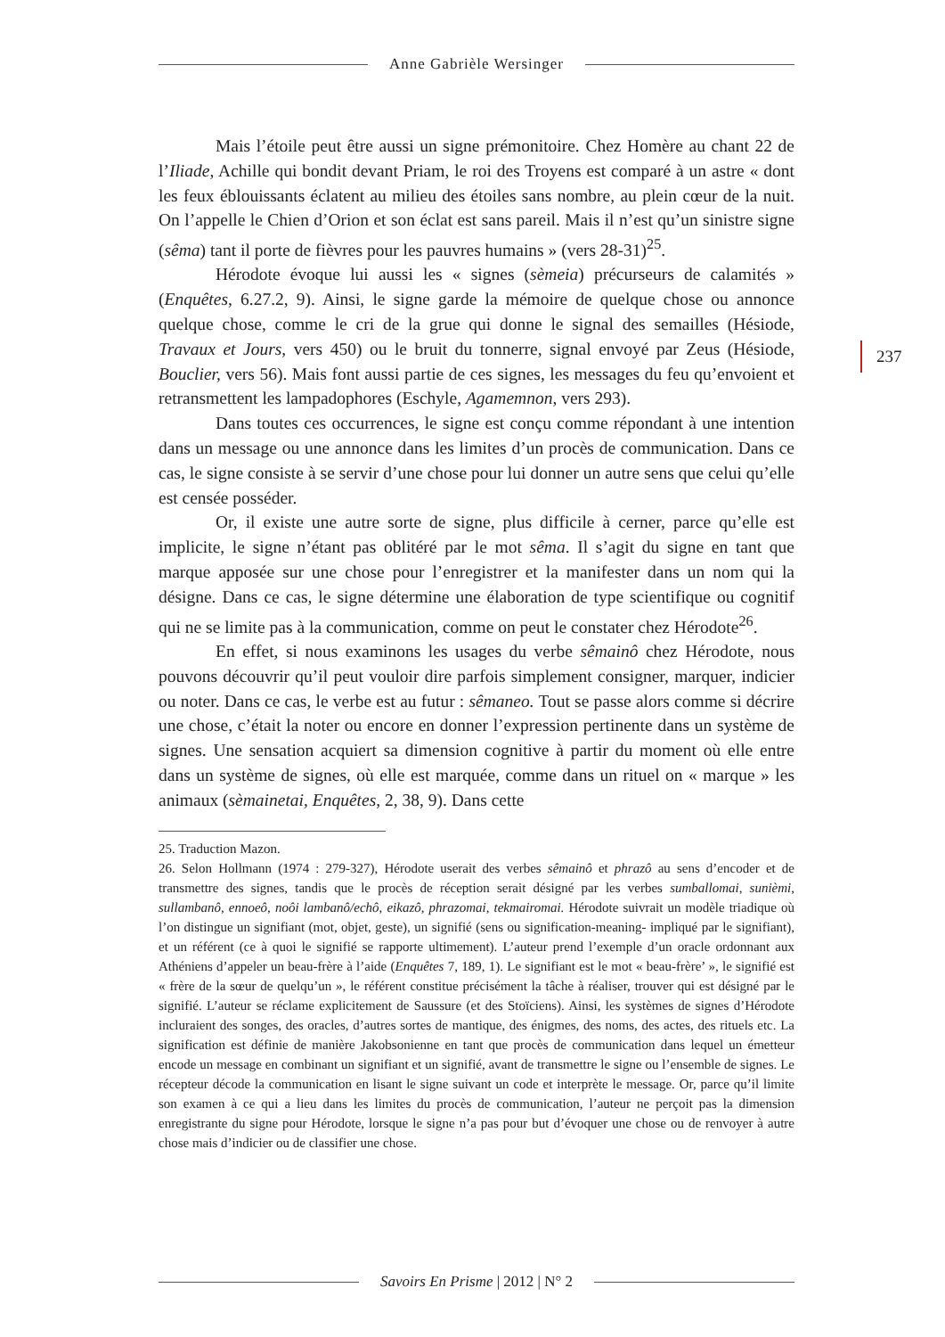Anne Gabrièle Wersinger
Mais l’étoile peut être aussi un signe prémonitoire. Chez Homère au chant 22 de l’Iliade, Achille qui bondit devant Priam, le roi des Troyens est comparé à un astre « dont les feux éblouissants éclatent au milieu des étoiles sans nombre, au plein cœur de la nuit. On l’appelle le Chien d’Orion et son éclat est sans pareil. Mais il n’est qu’un sinistre signe (sêma) tant il porte de fièvres pour les pauvres humains » (vers 28-31)<sup>25</sup>.
Hérodote évoque lui aussi les « signes (sèmeia) précurseurs de calamités » (Enquêtes, 6.27.2, 9). Ainsi, le signe garde la mémoire de quelque chose ou annonce quelque chose, comme le cri de la grue qui donne le signal des semailles (Hésiode, Travaux et Jours, vers 450) ou le bruit du tonnerre, signal envoyé par Zeus (Hésiode, Bouclier, vers 56). Mais font aussi partie de ces signes, les messages du feu qu’envoient et retransmettent les lampadophores (Eschyle, Agamemnon, vers 293).
Dans toutes ces occurrences, le signe est conçu comme répondant à une intention dans un message ou une annonce dans les limites d’un procès de communication. Dans ce cas, le signe consiste à se servir d’une chose pour lui donner un autre sens que celui qu’elle est censée posséder.
Or, il existe une autre sorte de signe, plus difficile à cerner, parce qu’elle est implicite, le signe n’étant pas oblitéré par le mot sêma. Il s’agit du signe en tant que marque apposée sur une chose pour l’enregistrer et la manifester dans un nom qui la désigne. Dans ce cas, le signe détermine une élaboration de type scientifique ou cognitif qui ne se limite pas à la communication, comme on peut le constater chez Hérodote<sup>26</sup>.
En effet, si nous examinons les usages du verbe sêmainô chez Hérodote, nous pouvons découvrir qu’il peut vouloir dire parfois simplement consigner, marquer, indicier ou noter. Dans ce cas, le verbe est au futur : sêmaneo. Tout se passe alors comme si décrire une chose, c’était la noter ou encore en donner l’expression pertinente dans un système de signes. Une sensation acquiert sa dimension cognitive à partir du moment où elle entre dans un système de signes, où elle est marquée, comme dans un rituel on « marque » les animaux (sèmainetai, Enquêtes, 2, 38, 9). Dans cette
25. Traduction Mazon.
26. Selon Hollmann (1974 : 279-327), Hérodote userait des verbes sêmainô et phrazô au sens d’encoder et de transmettre des signes, tandis que le procès de réception serait désigné par les verbes sumballomai, sunièmi, sullambanô, ennoeô, noôi lambanô/echô, eikazô, phrazomai, tekmairomai. Hérodote suivrait un modèle triadique où l’on distingue un signifiant (mot, objet, geste), un signifié (sens ou signification-meaning- impliqué par le signifiant), et un référent (ce à quoi le signifié se rapporte ultimement). L’auteur prend l’exemple d’un oracle ordonnant aux Athéniens d’appeler un beau-frère à l’aide (Enquêtes 7, 189, 1). Le signifiant est le mot « beau-frère’ », le signifié est « frère de la sœur de quelqu’un », le référent constitue précisément la tâche à réaliser, trouver qui est désigné par le signifié. L’auteur se réclame explicitement de Saussure (et des Stoïciens). Ainsi, les systèmes de signes d’Hérodote incluraient des songes, des oracles, d’autres sortes de mantique, des énigmes, des noms, des actes, des rituels etc. La signification est définie de manière Jakobsonienne en tant que procès de communication dans lequel un émetteur encode un message en combinant un signifiant et un signifié, avant de transmettre le signe ou l’ensemble de signes. Le récepteur décode la communication en lisant le signe suivant un code et interprète le message. Or, parce qu’il limite son examen à ce qui a lieu dans les limites du procès de communication, l’auteur ne perçoit pas la dimension enregistrante du signe pour Hérodote, lorsque le signe n’a pas pour but d’évoquer une chose ou de renvoyer à autre chose mais d’indicier ou de classifier une chose.
237
Savoirs En Prisme | 2012 | N° 2